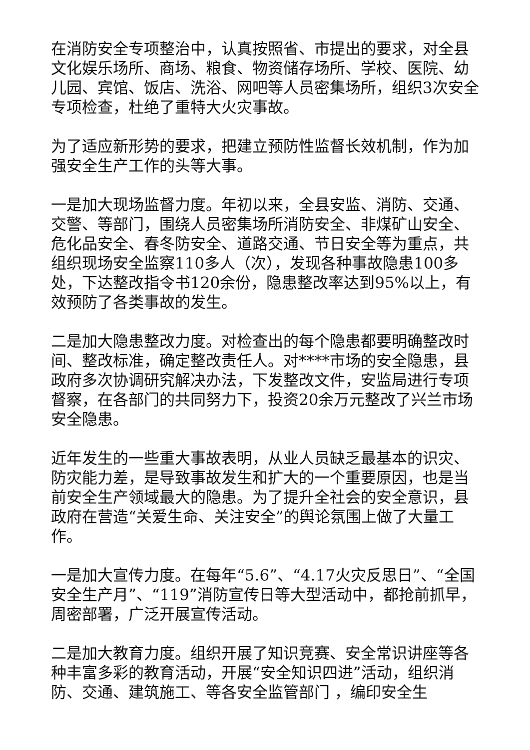在消防安全专项整治中，认真按照省、市提出的要求，对全县文化娱乐场所、商场、粮食、物资储存场所、学校、医院、幼儿园、宾馆、饭店、洗浴、网吧等人员密集场所，组织3次安全专项检查，杜绝了重特大火灾事故。
为了适应新形势的要求，把建立预防性监督长效机制，作为加强安全生产工作的头等大事。
一是加大现场监督力度。年初以来，全县安监、消防、交通、交警、等部门，围绕人员密集场所消防安全、非煤矿山安全、危化品安全、春冬防安全、道路交通、节日安全等为重点，共组织现场安全监察110多人（次），发现各种事故隐患100多处，下达整改指令书120余份，隐患整改率达到95%以上，有效预防了各类事故的发生。
二是加大隐患整改力度。对检查出的每个隐患都要明确整改时间、整改标准，确定整改责任人。对****市场的安全隐患，县政府多次协调研究解决办法，下发整改文件，安监局进行专项督察，在各部门的共同努力下，投资20余万元整改了兴兰市场安全隐患。
近年发生的一些重大事故表明，从业人员缺乏最基本的识灾、防灾能力差，是导致事故发生和扩大的一个重要原因，也是当前安全生产领域最大的隐患。为了提升全社会的安全意识，县政府在营造“关爱生命、关注安全”的舆论氛围上做了大量工作。
一是加大宣传力度。在每年“5.6”、“4.17火灾反思日”、“全国安全生产月”、“119”消防宣传日等大型活动中，都抢前抓早，周密部署，广泛开展宣传活动。
二是加大教育力度。组织开展了知识竞赛、安全常识讲座等各种丰富多彩的教育活动，开展“安全知识四进”活动，组织消防、交通、建筑施工、等各安全监管部门 ，编印安全生